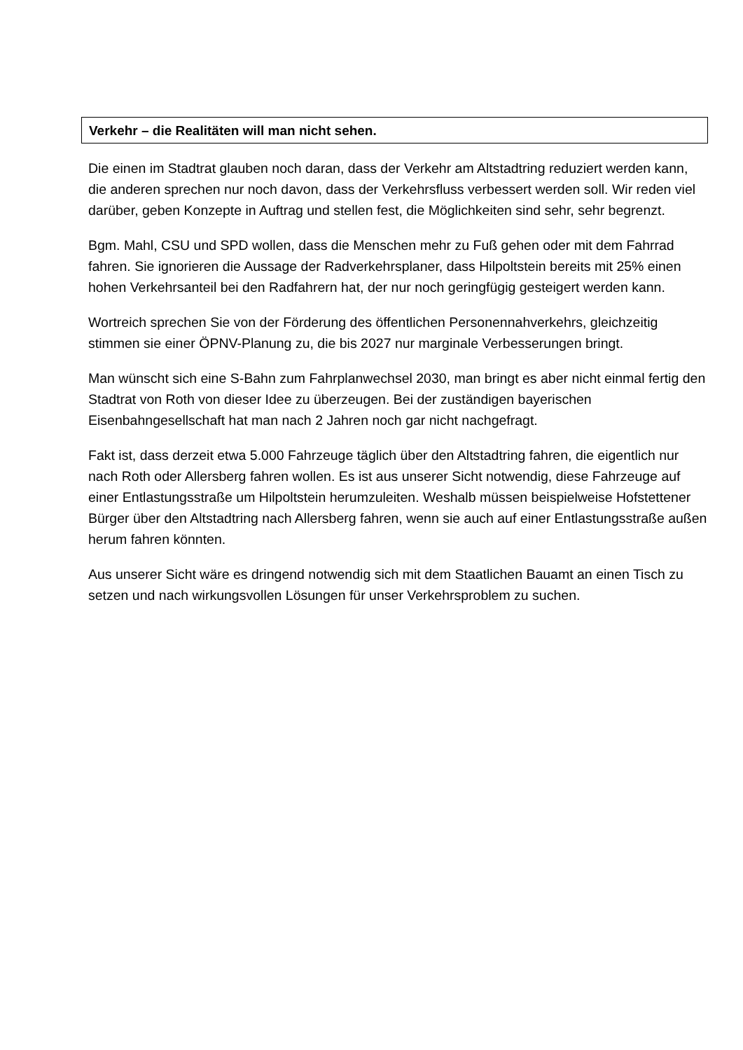Verkehr – die Realitäten will man nicht sehen.
Die einen im Stadtrat glauben noch daran, dass der Verkehr am Altstadtring reduziert werden kann, die anderen sprechen nur noch davon, dass der Verkehrsfluss verbessert werden soll. Wir reden viel darüber, geben Konzepte in Auftrag und stellen fest, die Möglichkeiten sind sehr, sehr begrenzt.
Bgm. Mahl, CSU und SPD wollen, dass die Menschen mehr zu Fuß gehen oder mit dem Fahrrad fahren. Sie ignorieren die Aussage der Radverkehrsplaner, dass Hilpoltstein bereits mit 25% einen hohen Verkehrsanteil bei den Radfahrern hat, der nur noch geringfügig gesteigert werden kann.
Wortreich sprechen Sie von der Förderung des öffentlichen Personennahverkehrs, gleichzeitig stimmen sie einer ÖPNV-Planung zu, die bis 2027 nur marginale Verbesserungen bringt.
Man wünscht sich eine S-Bahn zum Fahrplanwechsel 2030, man bringt es aber nicht einmal fertig den Stadtrat von Roth von dieser Idee zu überzeugen. Bei der zuständigen bayerischen Eisenbahngesellschaft hat man nach 2 Jahren noch gar nicht nachgefragt.
Fakt ist, dass derzeit etwa 5.000 Fahrzeuge täglich über den Altstadtring fahren, die eigentlich nur nach Roth oder Allersberg fahren wollen. Es ist aus unserer Sicht notwendig, diese Fahrzeuge auf einer Entlastungsstraße um Hilpoltstein herumzuleiten. Weshalb müssen beispielweise Hofstettener Bürger über den Altstadtring nach Allersberg fahren, wenn sie auch auf einer Entlastungsstraße außen herum fahren könnten.
Aus unserer Sicht wäre es dringend notwendig sich mit dem Staatlichen Bauamt an einen Tisch zu setzen und nach wirkungsvollen Lösungen für unser Verkehrsproblem zu suchen.